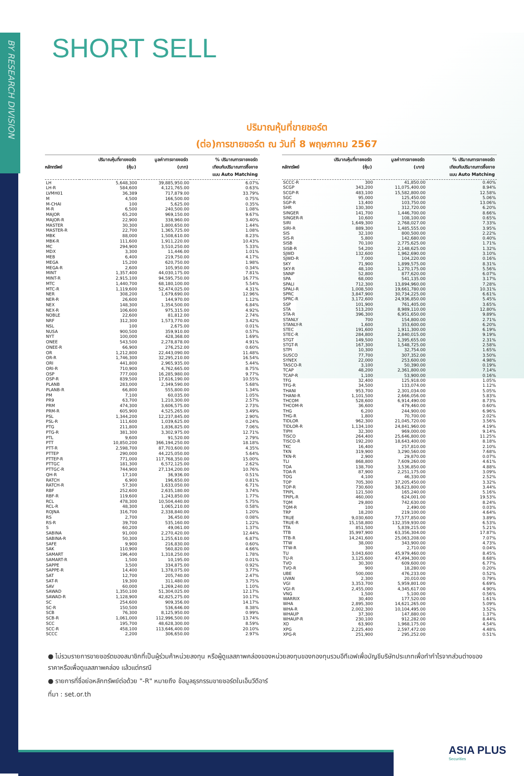BY RESEARCH DIVISION
SHORT SELL
ปริมาณหุ้นที่ขายชอร์ต
(ต่อ)การขายชอร์ต ณ วันที่ 8 พฤษภาคม 2567
| หลักทรัพย์ | ปริมาณหุ้นที่ขายชอร์ต (หุ้น) | มูลค่าการขายชอร์ต (บาท) | % ปริมาณการขายชอร์ต เทียบกับปริมาณการซื้อขาย แบบ Auto Matching |
| --- | --- | --- | --- |
| LH | 5,648,300 | 39,885,950.00 | 6.07% |
| LH-R | 584,600 | 4,121,765.00 | 0.63% |
| LVMH01 | 36,389 | 717,879.00 | 33.79% |
| M | 4,500 | 166,500.00 | 0.75% |
| M-CHAI | 100 | 5,625.00 | 0.35% |
| M-R | 6,500 | 240,500.00 | 1.08% |
| MAJOR | 65,200 | 969,150.00 | 9.67% |
| MAJOR-R | 22,900 | 338,960.00 | 3.40% |
| MASTER | 30,300 | 1,800,650.00 | 1.44% |
| MASTER-R | 22,700 | 1,365,725.00 | 1.08% |
| MBK | 88,000 | 1,508,610.00 | 8.23% |
| MBK-R | 111,600 | 1,911,220.00 | 10.43% |
| MC | 294,900 | 3,510,250.00 | 5.33% |
| MDX | 3,300 | 11,446.00 | 1.01% |
| MEB | 6,400 | 219,750.00 | 4.17% |
| MEGA | 15,200 | 620,750.00 | 1.98% |
| MEGA-R | 2,600 | 105,950.00 | 0.34% |
| MINT | 1,357,400 | 44,030,175.00 | 7.81% |
| MINT-R | 2,915,100 | 94,595,750.00 | 16.77% |
| MTC | 1,440,700 | 68,180,100.00 | 5.54% |
| MTC-R | 1,119,600 | 52,474,025.00 | 4.31% |
| NER | 308,200 | 1,679,690.00 | 12.96% |
| NER-R | 26,600 | 144,970.00 | 1.12% |
| NEX | 148,300 | 1,354,500.00 | 6.84% |
| NEX-R | 106,600 | 975,315.00 | 4.92% |
| NOBLE | 22,600 | 81,812.00 | 2.74% |
| NRF | 312,300 | 1,573,770.00 | 3.42% |
| NSL | 100 | 2,675.00 | 0.01% |
| NUSA | 900,500 | 359,910.00 | 0.57% |
| NYT | 100,000 | 428,368.00 | 1.69% |
| ONEE | 543,500 | 2,278,878.00 | 4.91% |
| ONEE-R | 66,900 | 276,252.00 | 0.60% |
| OR | 1,212,800 | 22,443,090.00 | 11.48% |
| OR-R | 1,746,300 | 32,295,210.00 | 16.54% |
| ORI | 441,800 | 2,965,935.00 | 5.44% |
| ORI-R | 710,900 | 4,762,665.00 | 8.75% |
| OSP | 777,000 | 16,285,980.00 | 9.77% |
| OSP-R | 839,500 | 17,616,190.00 | 10.55% |
| PLANB | 283,000 | 2,349,590.00 | 5.68% |
| PLANB-R | 66,800 | 555,800.00 | 1.34% |
| PM | 7,100 | 60,035.00 | 1.05% |
| PR9 | 63,700 | 1,210,300.00 | 2.57% |
| PRM | 474,300 | 3,606,575.00 | 2.73% |
| PRM-R | 605,900 | 4,525,265.00 | 3.49% |
| PSL | 1,344,200 | 12,237,845.00 | 2.90% |
| PSL-R | 111,600 | 1,039,625.00 | 0.24% |
| PTG | 211,800 | 1,836,825.00 | 7.06% |
| PTG-R | 381,300 | 3,302,975.00 | 12.71% |
| PTL | 9,600 | 91,520.00 | 2.79% |
| PTT | 10,850,200 | 366,194,250.00 | 18.18% |
| PTT-R | 2,598,700 | 87,703,600.00 | 4.35% |
| PTTEP | 290,000 | 44,225,050.00 | 5.64% |
| PTTEP-R | 771,000 | 117,768,350.00 | 15.00% |
| PTTGC | 181,300 | 6,572,125.00 | 2.62% |
| PTTGC-R | 744,900 | 27,134,200.00 | 10.76% |
| QH-R | 17,100 | 36,936.00 | 0.51% |
| RATCH | 6,900 | 196,650.00 | 0.81% |
| RATCH-R | 57,300 | 1,633,050.00 | 6.71% |
| RBF | 252,600 | 2,635,180.00 | 3.74% |
| RBF-R | 119,600 | 1,243,850.00 | 1.77% |
| RCL | 478,300 | 10,504,440.00 | 5.75% |
| RCL-R | 48,300 | 1,065,210.00 | 0.58% |
| ROJNA | 316,700 | 2,338,840.00 | 1.20% |
| RS | 2,700 | 36,450.00 | 0.08% |
| RS-R | 39,700 | 535,160.00 | 1.22% |
| S | 60,200 | 49,061.00 | 1.37% |
| SABINA | 91,000 | 2,270,420.00 | 12.44% |
| SABINA-R | 50,300 | 1,255,610.00 | 6.87% |
| SAFE | 9,900 | 216,830.00 | 0.60% |
| SAK | 110,900 | 560,820.00 | 4.66% |
| SAMART | 196,400 | 1,318,250.00 | 1.78% |
| SAMART-R | 1,500 | 10,195.00 | 0.01% |
| SAPPE | 3,500 | 334,875.00 | 0.92% |
| SAPPE-R | 14,400 | 1,378,075.00 | 3.77% |
| SAT | 12,700 | 205,740.00 | 2.47% |
| SAT-R | 19,300 | 311,480.00 | 3.75% |
| SAV | 60,000 | 1,269,240.00 | 1.10% |
| SAWAD | 1,350,100 | 51,304,025.00 | 12.17% |
| SAWAD-R | 1,128,900 | 42,825,275.00 | 10.17% |
| SC | 254,600 | 909,356.00 | 14.17% |
| SC-R | 150,500 | 536,646.00 | 8.38% |
| SCB | 76,300 | 8,125,950.00 | 0.99% |
| SCB-R | 1,061,000 | 112,996,500.00 | 13.74% |
| SCC | 195,700 | 48,628,300.00 | 8.59% |
| SCC-R | 458,100 | 113,646,400.00 | 20.10% |
| SCCC | 2,200 | 306,650.00 | 2.97% |
| หลักทรัพย์ | ปริมาณหุ้นที่ขายชอร์ต (หุ้น) | มูลค่าการขายชอร์ต (บาท) | % ปริมาณการขายชอร์ต เทียบกับปริมาณการซื้อขาย แบบ Auto Matching |
| --- | --- | --- | --- |
| SCCC-R | 300 | 41,850.00 | 0.40% |
| SCGP | 343,200 | 11,075,400.00 | 8.94% |
| SCGP-R | 483,100 | 15,582,800.00 | 12.58% |
| SGC | 95,000 | 125,450.00 | 5.06% |
| SGP-R | 13,400 | 103,750.00 | 13.06% |
| SHR | 130,300 | 312,720.00 | 6.20% |
| SINGER | 141,700 | 1,446,700.00 | 8.66% |
| SINGER-R | 10,600 | 108,100.00 | 0.65% |
| SIRI | 1,649,300 | 2,768,027.00 | 7.33% |
| SIRI-R | 889,300 | 1,485,555.00 | 3.95% |
| SIS | 32,100 | 800,500.00 | 2.22% |
| SIS-R | 5,800 | 142,680.00 | 0.40% |
| SISB | 70,100 | 2,775,625.00 | 1.71% |
| SISB-R | 54,200 | 2,148,625.00 | 1.32% |
| SJWD | 132,600 | 1,962,690.00 | 3.10% |
| SJWD-R | 7,000 | 104,220.00 | 0.16% |
| SKY | 71,900 | 1,899,575.00 | 8.31% |
| SKY-R | 48,100 | 1,270,175.00 | 5.56% |
| SNNP | 52,800 | 877,620.00 | 6.07% |
| SPA | 68,000 | 541,135.00 | 3.17% |
| SPALI | 712,300 | 13,894,960.00 | 7.28% |
| SPALI-R | 1,008,500 | 19,661,780.00 | 10.31% |
| SPRC | 3,847,900 | 30,734,225.00 | 6.61% |
| SPRC-R | 3,172,600 | 24,936,850.00 | 5.45% |
| SSP | 101,900 | 761,405.00 | 3.65% |
| STA | 513,200 | 8,989,110.00 | 12.80% |
| STA-R | 396,300 | 6,951,650.00 | 9.89% |
| STANLY | 700 | 154,800.00 | 2.71% |
| STANLY-R | 1,600 | 353,600.00 | 6.20% |
| STEC | 191,600 | 1,911,300.00 | 6.19% |
| STEC-R | 284,800 | 2,840,015.00 | 9.19% |
| STGT | 149,500 | 1,395,655.00 | 2.31% |
| STGT-R | 167,300 | 1,548,725.00 | 2.58% |
| STPI | 10,300 | 32,754.00 | 1.65% |
| SUSCO | 77,700 | 307,352.00 | 3.50% |
| SYNEX | 22,000 | 253,600.00 | 4.98% |
| TASCO-R | 3,100 | 50,390.00 | 0.19% |
| TCAP | 48,200 | 2,361,800.00 | 7.14% |
| TCAP-R | 1,100 | 53,900.00 | 0.16% |
| TFG | 32,400 | 125,918.00 | 1.05% |
| TFG-R | 34,500 | 133,074.00 | 1.12% |
| THANI | 953,700 | 2,301,034.00 | 5.05% |
| THANI-R | 1,101,500 | 2,666,056.00 | 5.83% |
| THCOM | 528,600 | 6,914,490.00 | 8.73% |
| THCOM-R | 36,600 | 479,460.00 | 0.60% |
| THG | 6,200 | 244,900.00 | 6.96% |
| THG-R | 1,800 | 70,700.00 | 2.02% |
| TIDLOR | 962,300 | 21,045,720.00 | 3.56% |
| TIDLOR-R | 1,134,100 | 24,841,960.00 | 4.19% |
| TIPH | 32,300 | 969,000.00 | 9.14% |
| TISCO | 264,400 | 25,646,800.00 | 11.25% |
| TISCO-R | 192,200 | 18,643,400.00 | 8.18% |
| TKC | 16,400 | 257,810.00 | 2.10% |
| TKN | 319,900 | 3,290,560.00 | 7.68% |
| TKN-R | 2,900 | 29,870.00 | 0.07% |
| TLI | 868,800 | 7,609,260.00 | 4.61% |
| TOA | 138,700 | 3,536,850.00 | 4.88% |
| TOA-R | 87,900 | 2,251,175.00 | 3.09% |
| TOG | 4,100 | 46,330.00 | 2.52% |
| TOP | 705,300 | 37,205,450.00 | 3.32% |
| TOP-R | 730,600 | 38,623,800.00 | 3.44% |
| TPIPL | 121,500 | 165,240.00 | 5.16% |
| TPIPL-R | 460,000 | 624,001.00 | 19.53% |
| TQM | 29,800 | 742,630.00 | 8.24% |
| TQM-R | 100 | 2,490.00 | 0.03% |
| TRP | 18,200 | 219,100.00 | 4.64% |
| TRUE | 9,030,600 | 77,577,850.00 | 3.89% |
| TRUE-R | 15,158,800 | 132,359,930.00 | 6.53% |
| TTA | 851,500 | 5,839,215.00 | 5.21% |
| TTB | 35,997,900 | 63,356,304.00 | 17.87% |
| TTB-R | 14,241,600 | 25,063,208.00 | 7.07% |
| TTW | 38,000 | 343,900.00 | 4.73% |
| TTW-R | 300 | 2,710.00 | 0.04% |
| TU | 3,043,600 | 45,979,460.00 | 8.45% |
| TU-R | 3,125,600 | 47,494,300.00 | 8.68% |
| TVO | 30,300 | 609,600.00 | 6.77% |
| TVO-R | 900 | 18,280.00 | 0.20% |
| UBE | 500,000 | 476,233.00 | 0.52% |
| UVAN | 2,300 | 20,010.00 | 0.79% |
| VGI | 3,353,700 | 5,959,801.00 | 6.69% |
| VGI-R | 2,455,000 | 4,345,617.00 | 4.90% |
| VNG | 1,500 | 5,100.00 | 0.56% |
| WARRIX | 30,400 | 177,520.00 | 1.61% |
| WHA | 2,895,300 | 14,621,265.00 | 5.09% |
| WHA-R | 2,002,300 | 10,104,495.00 | 3.52% |
| WHAUP | 37,300 | 147,880.00 | 1.37% |
| WHAUP-R | 230,100 | 912,282.00 | 8.44% |
| XO | 63,900 | 1,968,175.00 | 4.54% |
| XPG | 2,225,400 | 2,597,472.00 | 4.48% |
| XPG-R | 251,900 | 295,252.00 | 0.51% |
● ไม่รวมรายการขายชอร์ตของสมาชิกที่เป็นผู้ร่วมค้าหน่วยลงทุน หรือผู้ดูแลสภาพคล่องของหน่วยลงทุนของกองทุนรวมอีทีเอฟเพื่อบัญชีบริษัทประเภทเพื่อทำกำไรจากส่วนต่างของราคาหรือเพื่อดูแลสภาพคล่อง แล้วแต่กรณี
● รายการที่ชื่อย่อหลักทรัพย์ต่อด้วย "-R" หมายถึง ข้อมูลธุรกรรมขายชอร์ตในเอ็นวีดีอาร์
ที่มา : set.or.th
ASIA PLUS
Securities